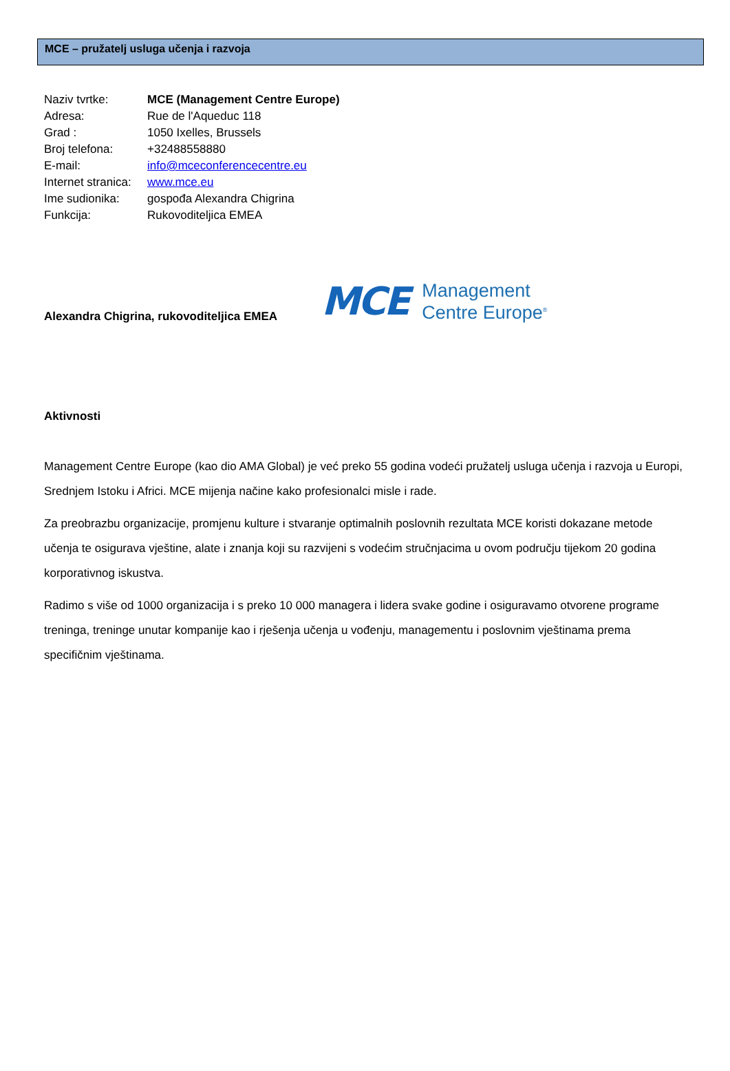MCE – pružatelj usluga učenja i razvoja
Naziv tvrtke: MCE (Management Centre Europe)
Adresa: Rue de l'Aqueduc 118
Grad : 1050 Ixelles, Brussels
Broj telefona: +32488558880
E-mail: info@mceconferencecentre.eu
Internet stranica: www.mce.eu
Ime sudionika: gospođa Alexandra Chigrina
Funkcija: Rukovoditeljica EMEA
Alexandra Chigrina, rukovoditeljica EMEA
MCE Management
Centre Europe<sup>®</sup>
Aktivnosti
Management Centre Europe (kao dio AMA Global) je već preko 55 godina vodeći pružatelj usluga učenja i razvoja u Europi, Srednjem Istoku i Africi. MCE mijenja načine kako profesionalci misle i rade.
Za preobrazbu organizacije, promjenu kulture i stvaranje optimalnih poslovnih rezultata MCE koristi dokazane metode učenja te osigurava vještine, alate i znanja koji su razvijeni s vodećim stručnjacima u ovom području tijekom 20 godina korporativnog iskustva.
Radimo s više od 1000 organizacija i s preko 10 000 managera i lidera svake godine i osiguravamo otvorene programe treninga, treninge unutar kompanije kao i rješenja učenja u vođenju, managementu i poslovnim vještinama prema specifičnim vještinama.